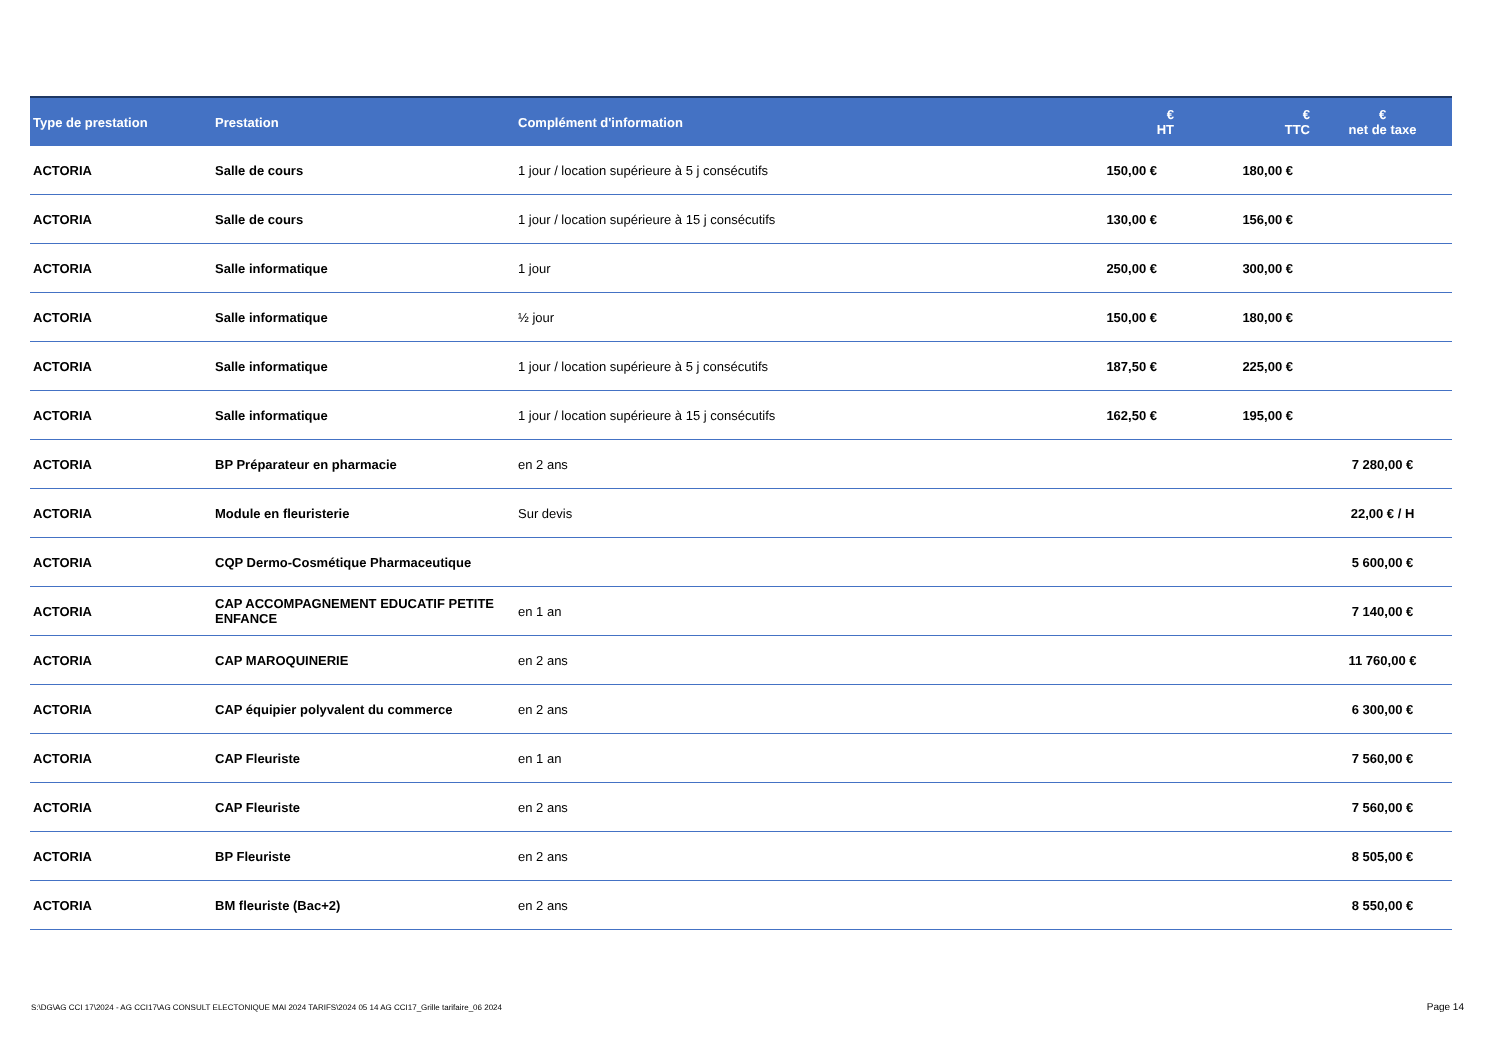| Type de prestation | Prestation | Complément d'information | € HT | € TTC | € net de taxe |
| --- | --- | --- | --- | --- | --- |
| ACTORIA | Salle de cours | 1 jour / location supérieure à 5 j consécutifs | 150,00 € | 180,00 € | |
| ACTORIA | Salle de cours | 1 jour / location supérieure à 15 j consécutifs | 130,00 € | 156,00 € | |
| ACTORIA | Salle informatique | 1 jour | 250,00 € | 300,00 € | |
| ACTORIA | Salle informatique | ½ jour | 150,00 € | 180,00 € | |
| ACTORIA | Salle informatique | 1 jour / location supérieure à 5 j consécutifs | 187,50 € | 225,00 € | |
| ACTORIA | Salle informatique | 1 jour / location supérieure à 15 j consécutifs | 162,50 € | 195,00 € | |
| ACTORIA | BP Préparateur en pharmacie | en 2 ans | | | 7 280,00 € |
| ACTORIA | Module en fleuristerie | Sur devis | | | 22,00 € / H |
| ACTORIA | CQP Dermo-Cosmétique Pharmaceutique | | | | 5 600,00 € |
| ACTORIA | CAP ACCOMPAGNEMENT EDUCATIF PETITE ENFANCE | en 1 an | | | 7 140,00 € |
| ACTORIA | CAP MAROQUINERIE | en 2 ans | | | 11 760,00 € |
| ACTORIA | CAP équipier polyvalent du commerce | en 2 ans | | | 6 300,00 € |
| ACTORIA | CAP Fleuriste | en 1 an | | | 7 560,00 € |
| ACTORIA | CAP Fleuriste | en 2 ans | | | 7 560,00 € |
| ACTORIA | BP Fleuriste | en 2 ans | | | 8 505,00 € |
| ACTORIA | BM fleuriste (Bac+2) | en 2 ans | | | 8 550,00 € |
S:\DG\AG CCI 17\2024 - AG CCI17\AG CONSULT ELECTONIQUE MAI 2024 TARIFS\2024 05 14 AG CCI17_Grille tarifaire_06 2024
Page 14